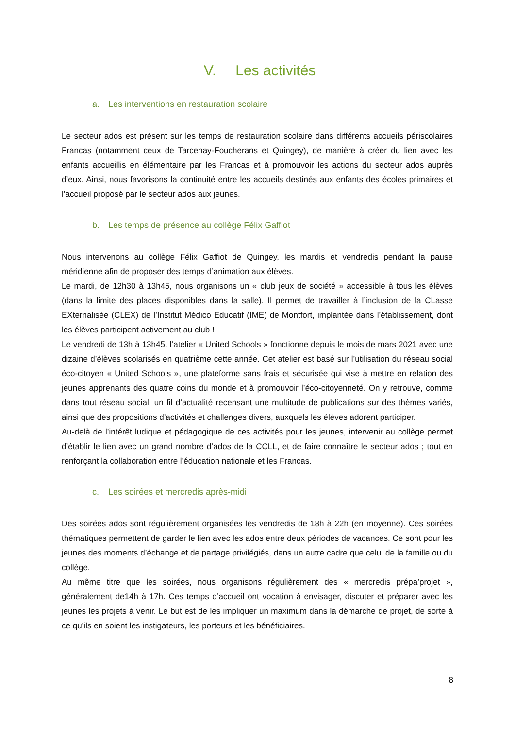V. Les activités
a. Les interventions en restauration scolaire
Le secteur ados est présent sur les temps de restauration scolaire dans différents accueils périscolaires Francas (notamment ceux de Tarcenay-Foucherans et Quingey), de manière à créer du lien avec les enfants accueillis en élémentaire par les Francas et à promouvoir les actions du secteur ados auprès d’eux. Ainsi, nous favorisons la continuité entre les accueils destinés aux enfants des écoles primaires et l’accueil proposé par le secteur ados aux jeunes.
b. Les temps de présence au collège Félix Gaffiot
Nous intervenons au collège Félix Gaffiot de Quingey, les mardis et vendredis pendant la pause méridienne afin de proposer des temps d’animation aux élèves.
Le mardi, de 12h30 à 13h45, nous organisons un « club jeux de société » accessible à tous les élèves (dans la limite des places disponibles dans la salle). Il permet de travailler à l’inclusion de la CLasse EXternalisée (CLEX) de l’Institut Médico Educatif (IME) de Montfort, implantée dans l’établissement, dont les élèves participent activement au club !
Le vendredi de 13h à 13h45, l’atelier « United Schools » fonctionne depuis le mois de mars 2021 avec une dizaine d’élèves scolarisés en quatrième cette année. Cet atelier est basé sur l’utilisation du réseau social éco-citoyen « United Schools », une plateforme sans frais et sécurisée qui vise à mettre en relation des jeunes apprenants des quatre coins du monde et à promouvoir l’éco-citoyenneté. On y retrouve, comme dans tout réseau social, un fil d’actualité recensant une multitude de publications sur des thèmes variés, ainsi que des propositions d’activités et challenges divers, auxquels les élèves adorent participer.
Au-delà de l’intérêt ludique et pédagogique de ces activités pour les jeunes, intervenir au collège permet d’établir le lien avec un grand nombre d’ados de la CCLL, et de faire connaître le secteur ados ; tout en renforçant la collaboration entre l’éducation nationale et les Francas.
c. Les soirées et mercredis après-midi
Des soirées ados sont régulièrement organisées les vendredis de 18h à 22h (en moyenne). Ces soirées thématiques permettent de garder le lien avec les ados entre deux périodes de vacances. Ce sont pour les jeunes des moments d’échange et de partage privilégiés, dans un autre cadre que celui de la famille ou du collège.
Au même titre que les soirées, nous organisons régulièrement des « mercredis prépa’projet », généralement de14h à 17h. Ces temps d’accueil ont vocation à envisager, discuter et préparer avec les jeunes les projets à venir. Le but est de les impliquer un maximum dans la démarche de projet, de sorte à ce qu’ils en soient les instigateurs, les porteurs et les bénéficiaires.
8